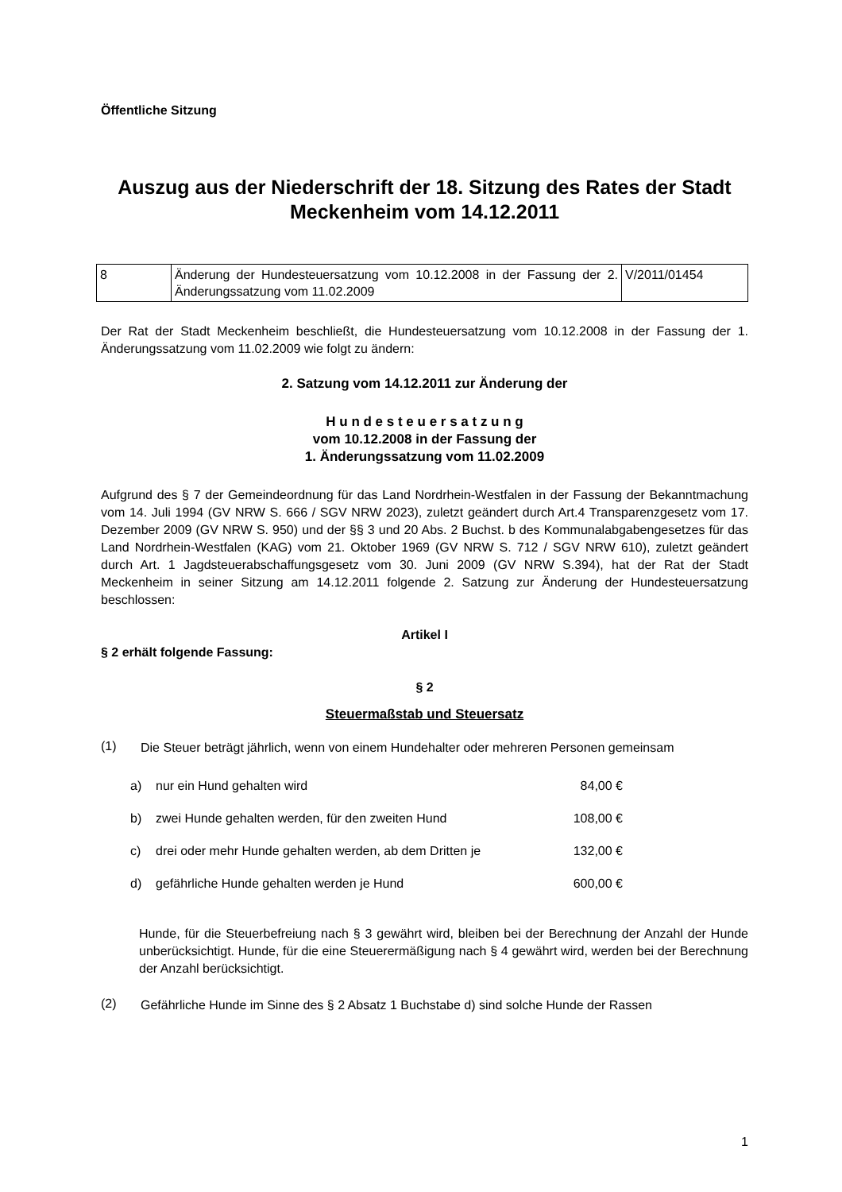Öffentliche Sitzung
Auszug aus der Niederschrift der 18. Sitzung des Rates der Stadt Meckenheim vom 14.12.2011
| 8 | Änderung der Hundesteuersatzung vom 10.12.2008 in der Fassung der 2. Änderungssatzung vom 11.02.2009 | V/2011/01454 |
Der Rat der Stadt Meckenheim beschließt, die Hundesteuersatzung vom 10.12.2008 in der Fassung der 1. Änderungssatzung vom 11.02.2009 wie folgt zu ändern:
2. Satzung vom 14.12.2011 zur Änderung der
H u n d e s t e u e r s a t z u n g
vom 10.12.2008 in der Fassung der
1. Änderungssatzung vom 11.02.2009
Aufgrund des § 7 der Gemeindeordnung für das Land Nordrhein-Westfalen in der Fassung der Bekanntmachung vom 14. Juli 1994 (GV NRW S. 666 / SGV NRW 2023), zuletzt geändert durch Art.4 Transparenzgesetz vom 17. Dezember 2009 (GV NRW S. 950) und der §§ 3 und 20 Abs. 2 Buchst. b des Kommunalabgabengesetzes für das Land Nordrhein-Westfalen (KAG) vom 21. Oktober 1969 (GV NRW S. 712 / SGV NRW 610), zuletzt geändert durch Art. 1 Jagdsteuerabschaffungsgesetz vom 30. Juni 2009 (GV NRW S.394), hat der Rat der Stadt Meckenheim in seiner Sitzung am 14.12.2011 folgende 2. Satzung zur Änderung der Hundesteuersatzung beschlossen:
Artikel I
§ 2 erhält folgende Fassung:
§ 2
Steuermaßstab und Steuersatz
(1)
Die Steuer beträgt jährlich, wenn von einem Hundehalter oder mehreren Personen gemeinsam
| a) | nur ein Hund gehalten wird | 84,00 € |
| b) | zwei Hunde gehalten werden, für den zweiten Hund | 108,00 € |
| c) | drei oder mehr Hunde gehalten werden, ab dem Dritten je | 132,00 € |
| d) | gefährliche Hunde gehalten werden je Hund | 600,00 € |
Hunde, für die Steuerbefreiung nach § 3 gewährt wird, bleiben bei der Berechnung der Anzahl der Hunde unberücksichtigt. Hunde, für die eine Steuerermäßigung nach § 4 gewährt wird, werden bei der Berechnung der Anzahl berücksichtigt.
(2)
Gefährliche Hunde im Sinne des § 2 Absatz 1 Buchstabe d) sind solche Hunde der Rassen
1